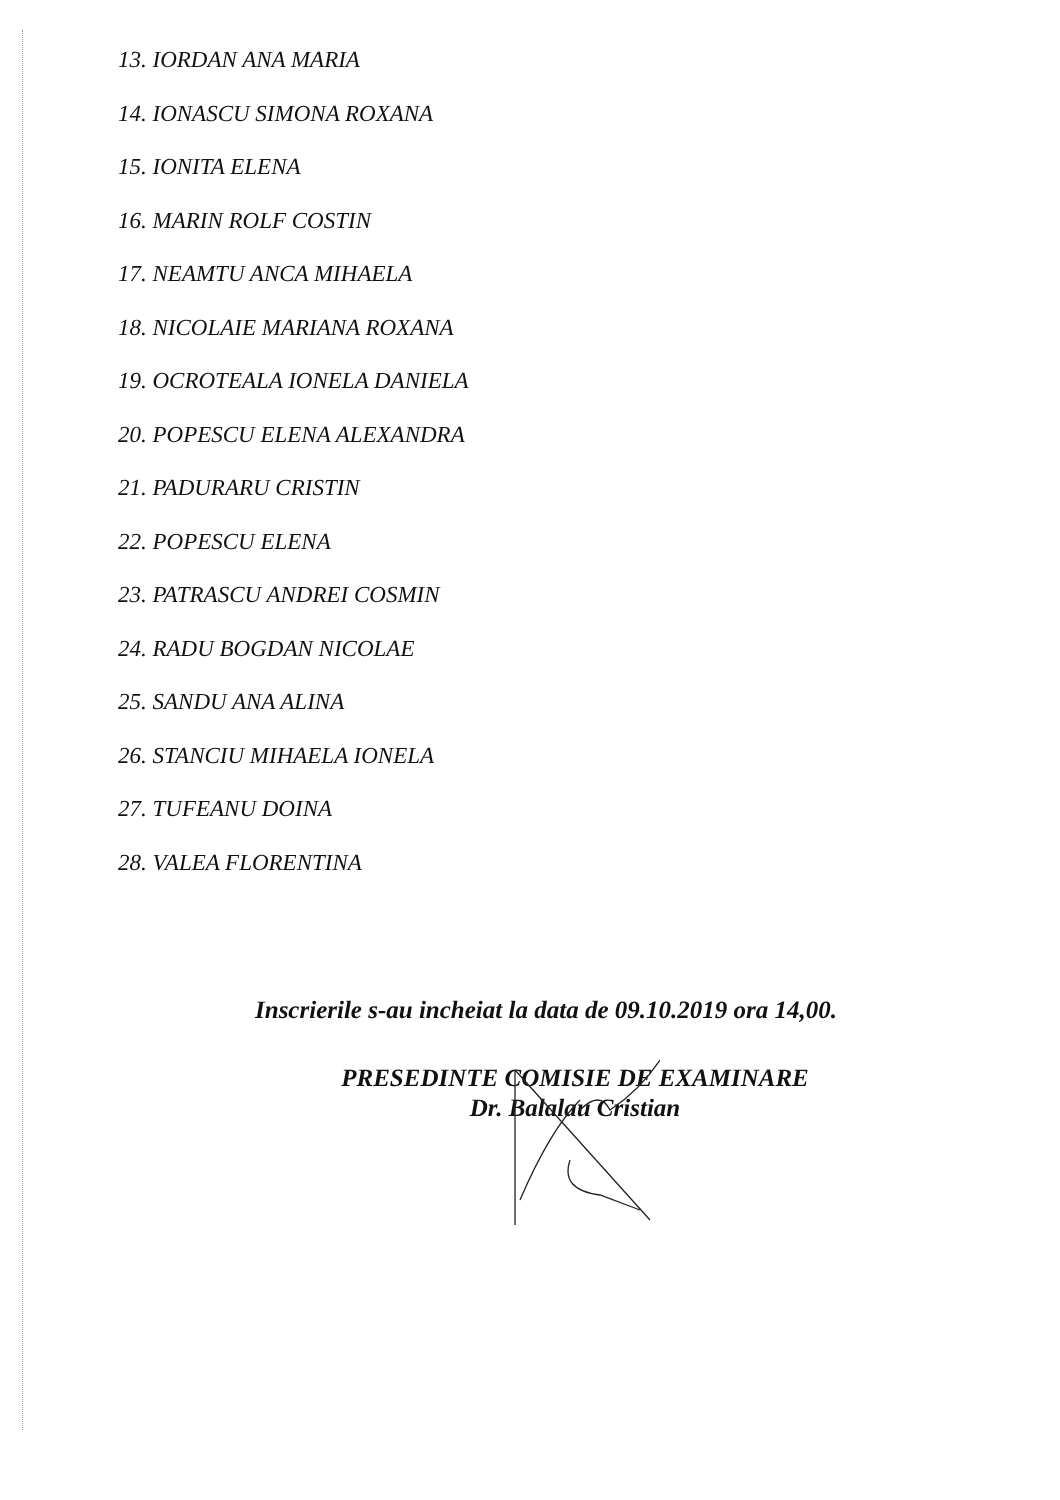13. IORDAN ANA MARIA
14. IONASCU SIMONA ROXANA
15. IONITA ELENA
16. MARIN ROLF COSTIN
17. NEAMTU ANCA MIHAELA
18. NICOLAIE MARIANA ROXANA
19. OCROTEALA IONELA DANIELA
20. POPESCU ELENA ALEXANDRA
21. PADURARU CRISTIN
22. POPESCU ELENA
23. PATRASCU ANDREI COSMIN
24. RADU BOGDAN NICOLAE
25. SANDU ANA ALINA
26. STANCIU MIHAELA IONELA
27. TUFEANU DOINA
28. VALEA FLORENTINA
Inscrierile s-au incheiat la data de 09.10.2019 ora 14,00.
PRESEDINTE COMISIE DE EXAMINARE
Dr. Balalau Cristian